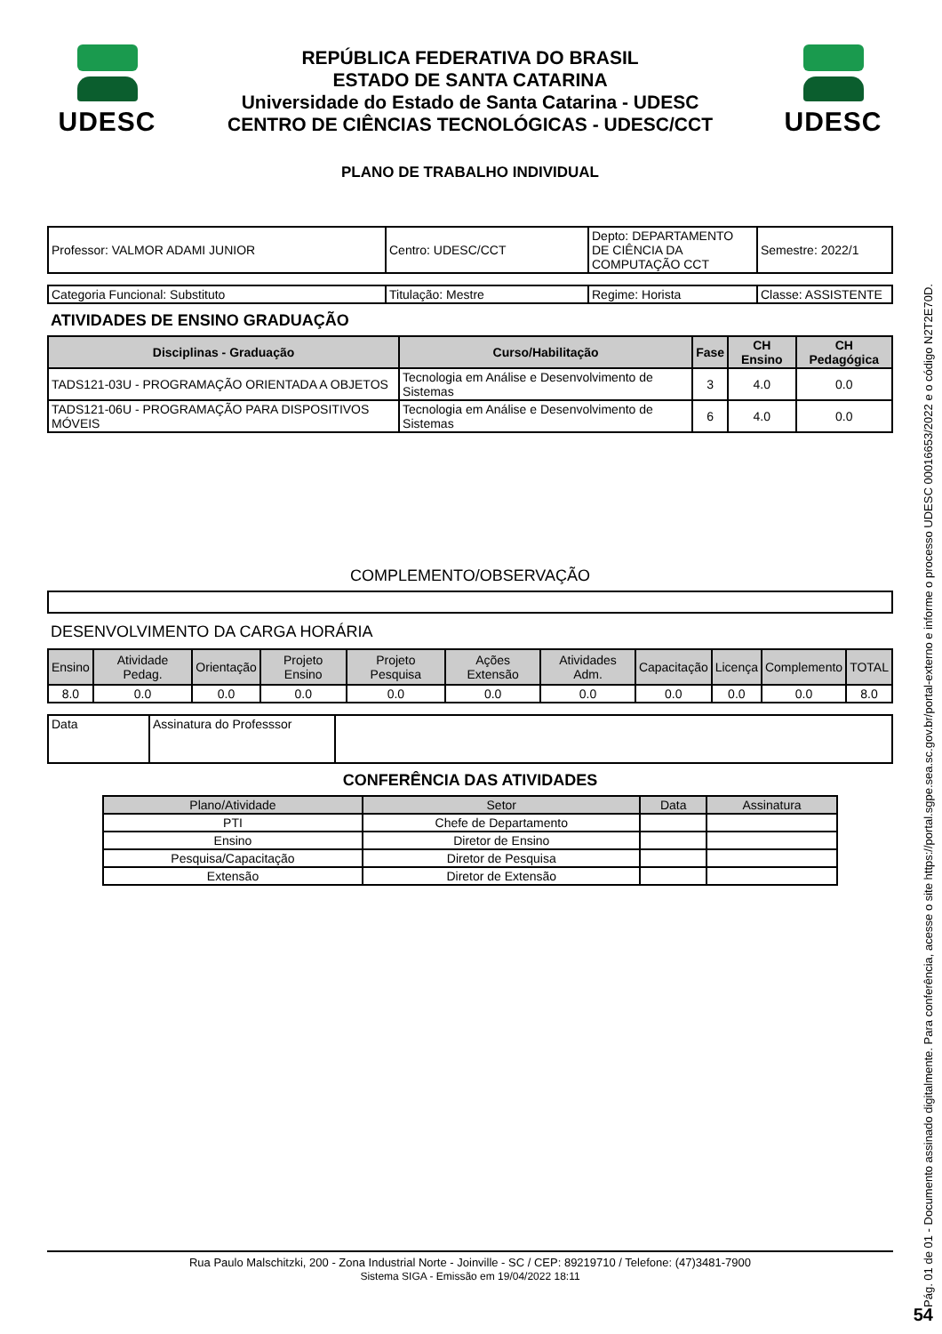UDESC
REPÚBLICA FEDERATIVA DO BRASIL
ESTADO DE SANTA CATARINA
Universidade do Estado de Santa Catarina - UDESC
CENTRO DE CIÊNCIAS TECNOLÓGICAS - UDESC/CCT
UDESC
PLANO DE TRABALHO INDIVIDUAL
| Professor: VALMOR ADAMI JUNIOR | Centro: UDESC/CCT | Depto: DEPARTAMENTO DE CIÊNCIA DA COMPUTAÇÃO CCT | Semestre: 2022/1 |
| Categoria Funcional: Substituto | Titulação: Mestre | Regime: Horista | Classe: ASSISTENTE |
ATIVIDADES DE ENSINO GRADUAÇÃO
| Disciplinas - Graduação | Curso/Habilitação | Fase | CH Ensino | CH Pedagógica |
| --- | --- | --- | --- | --- |
| TADS121-03U - PROGRAMAÇÃO ORIENTADA A OBJETOS | Tecnologia em Análise e Desenvolvimento de Sistemas | 3 | 4.0 | 0.0 |
| TADS121-06U - PROGRAMAÇÃO PARA DISPOSITIVOS MÓVEIS | Tecnologia em Análise e Desenvolvimento de Sistemas | 6 | 4.0 | 0.0 |
COMPLEMENTO/OBSERVAÇÃO
DESENVOLVIMENTO DA CARGA HORÁRIA
| Ensino | Atividade Pedag. | Orientação | Projeto Ensino | Projeto Pesquisa | Ações Extensão | Atividades Adm. | Capacitação | Licença | Complemento | TOTAL |
| 8.0 | 0.0 | 0.0 | 0.0 | 0.0 | 0.0 | 0.0 | 0.0 | 0.0 | 0.0 | 8.0 |
| Data | Assinatura do Professsor | |
CONFERÊNCIA DAS ATIVIDADES
| Plano/Atividade | Setor | Data | Assinatura |
| PTI | Chefe de Departamento | | |
| Ensino | Diretor de Ensino | | |
| Pesquisa/Capacitação | Diretor de Pesquisa | | |
| Extensão | Diretor de Extensão | | |
Rua Paulo Malschitzki, 200 - Zona Industrial Norte - Joinville - SC / CEP: 89219710 / Telefone: (47)3481-7900
Sistema SIGA - Emissão em 19/04/2022 18:11
Pág. 01 de 01 - Documento assinado digitalmente. Para conferência, acesse o site https://portal.sgpe.sea.sc.gov.br/portal-externo e informe o processo UDESC 00016653/2022 e o código N2T2E70D.
54